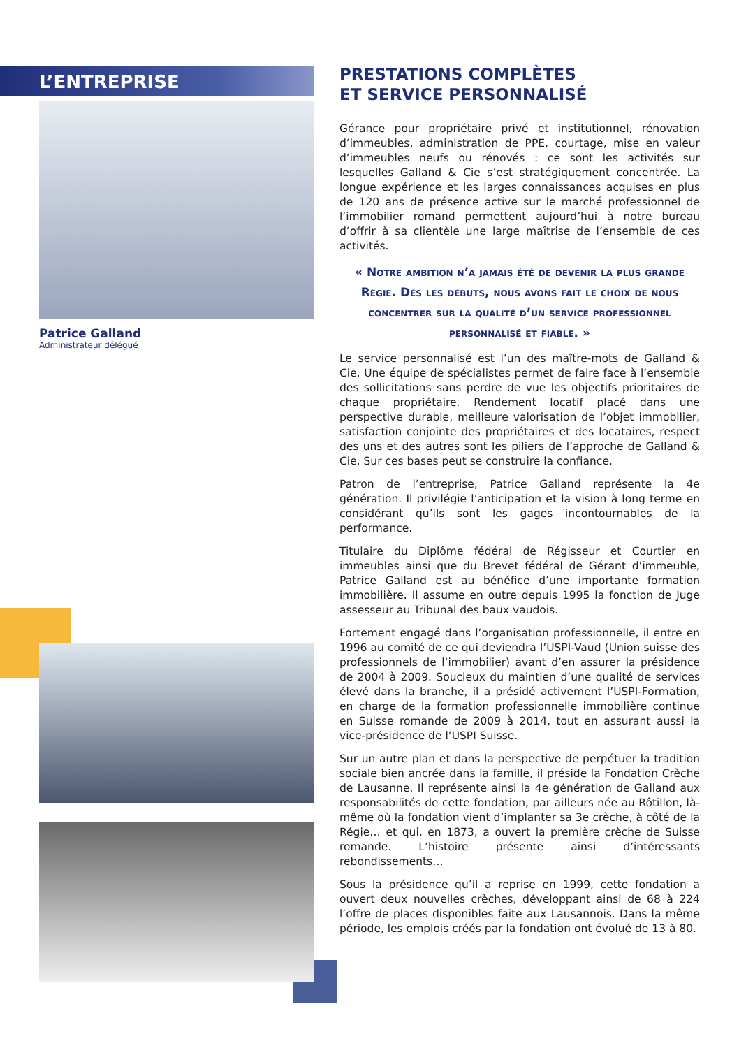L’ENTREPRISE
Patrice Galland
Administrateur délégué
PRESTATIONS COMPLÈTES
ET SERVICE PERSONNALISÉ
Gérance pour propriétaire privé et institutionnel, rénovation d’immeubles, administration de PPE, courtage, mise en valeur d’immeubles neufs ou rénovés : ce sont les activités sur lesquelles Galland & Cie s’est stratégiquement concentrée. La longue expérience et les larges connaissances acquises en plus de 120 ans de présence active sur le marché professionnel de l‘immobilier romand permettent aujourd’hui à notre bureau d’offrir à sa clientèle une large maîtrise de l’ensemble de ces activités.
« Notre ambition n’a jamais été de devenir la plus grande Régie. Dès les débuts, nous avons fait le choix de nous concentrer sur la qualité d’un service professionnel personnalisé et fiable. »
Le service personnalisé est l’un des maître-mots de Galland & Cie. Une équipe de spécialistes permet de faire face à l’ensemble des sollicitations sans perdre de vue les objectifs prioritaires de chaque propriétaire. Rendement locatif placé dans une perspective durable, meilleure valorisation de l’objet immobilier, satisfaction conjointe des propriétaires et des locataires, respect des uns et des autres sont les piliers de l’approche de Galland & Cie. Sur ces bases peut se construire la confiance.
Patron de l’entreprise, Patrice Galland représente la 4e génération. Il privilégie l’anticipation et la vision à long terme en considérant qu’ils sont les gages incontournables de la performance.
Titulaire du Diplôme fédéral de Régisseur et Courtier en immeubles ainsi que du Brevet fédéral de Gérant d’immeuble, Patrice Galland est au bénéfice d’une importante formation immobilière. Il assume en outre depuis 1995 la fonction de Juge assesseur au Tribunal des baux vaudois.
Fortement engagé dans l’organisation professionnelle, il entre en 1996 au comité de ce qui deviendra l’USPI-Vaud (Union suisse des professionnels de l’immobilier) avant d’en assurer la présidence de 2004 à 2009. Soucieux du maintien d’une qualité de services élevé dans la branche, il a présidé activement l’USPI-Formation, en charge de la formation professionnelle immobilière continue en Suisse romande de 2009 à 2014, tout en assurant aussi la vice-présidence de l’USPI Suisse.
Sur un autre plan et dans la perspective de perpétuer la tradition sociale bien ancrée dans la famille, il préside la Fondation Crèche de Lausanne. Il représente ainsi la 4e génération de Galland aux responsabilités de cette fondation, par ailleurs née au Rôtillon, là-même où la fondation vient d’implanter sa 3e crèche, à côté de la Régie… et qui, en 1873, a ouvert la première crèche de Suisse romande. L’histoire présente ainsi d’intéressants rebondissements…
Sous la présidence qu’il a reprise en 1999, cette fondation a ouvert deux nouvelles crèches, développant ainsi de 68 à 224 l’offre de places disponibles faite aux Lausannois. Dans la même période, les emplois créés par la fondation ont évolué de 13 à 80.